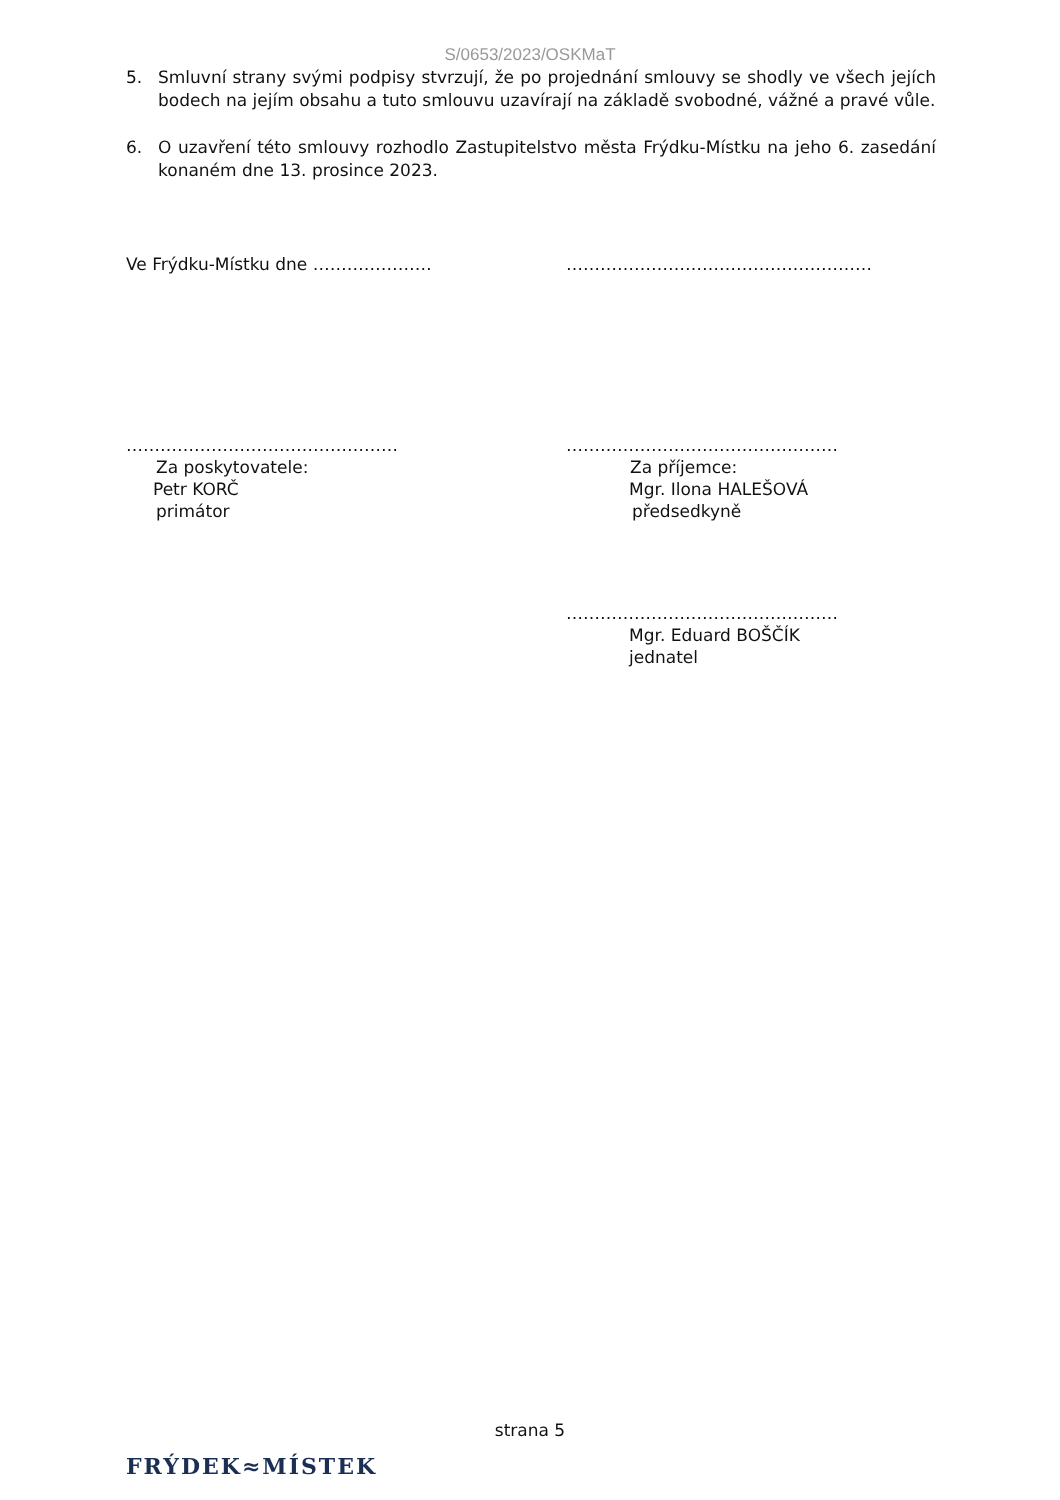S/0653/2023/OSKMaT
5. Smluvní strany svými podpisy stvrzují, že po projednání smlouvy se shodly ve všech jejích bodech na jejím obsahu a tuto smlouvu uzavírají na základě svobodné, vážné a pravé vůle.
6. O uzavření této smlouvy rozhodlo Zastupitelstvo města Frýdku-Místku na jeho 6. zasedání konaném dne 13. prosince 2023.
Ve Frýdku-Místku dne ………………… ………………………………………………
…………………………………………
Za poskytovatele:
Petr KORČ
primátor
…………………………………………
Za příjemce:
Mgr. Ilona HALEŠOVÁ
předsedkyně
…………………………………………
Mgr. Eduard BOŠČÍK
jednatel
strana 5
FRÝDEK≈MÍSTEK